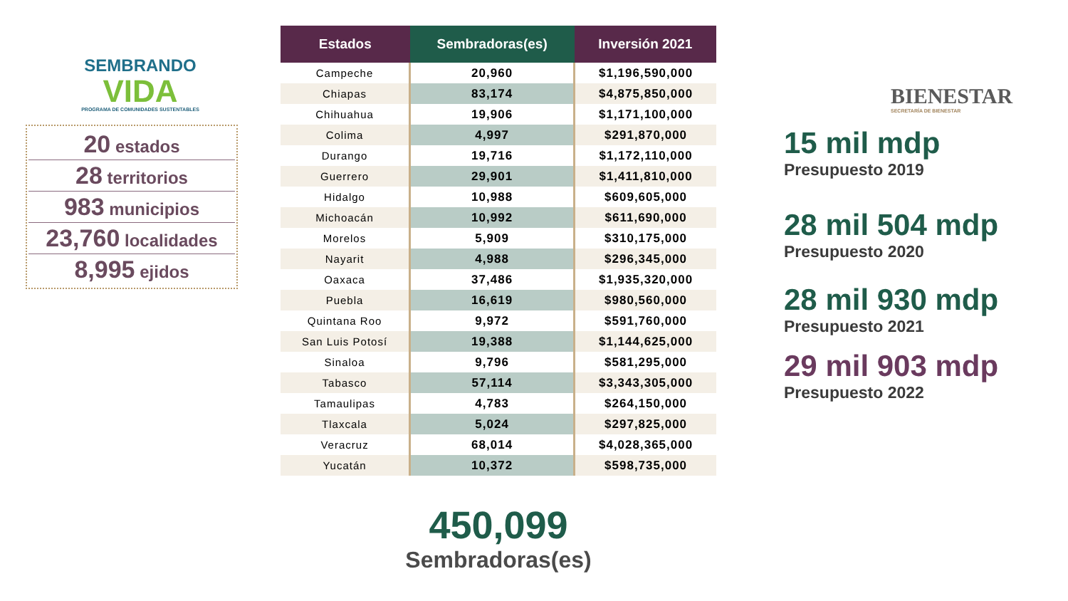SEMBRANDO
VIDA
PROGRAMA DE COMUNIDADES SUSTENTABLES
20 estados
28 territorios
983 municipios
23,760 localidades
8,995 ejidos
| Estados | Sembradoras(es) | Inversión 2021 |
| --- | --- | --- |
| Campeche | 20,960 | $1,196,590,000 |
| Chiapas | 83,174 | $4,875,850,000 |
| Chihuahua | 19,906 | $1,171,100,000 |
| Colima | 4,997 | $291,870,000 |
| Durango | 19,716 | $1,172,110,000 |
| Guerrero | 29,901 | $1,411,810,000 |
| Hidalgo | 10,988 | $609,605,000 |
| Michoacán | 10,992 | $611,690,000 |
| Morelos | 5,909 | $310,175,000 |
| Nayarit | 4,988 | $296,345,000 |
| Oaxaca | 37,486 | $1,935,320,000 |
| Puebla | 16,619 | $980,560,000 |
| Quintana Roo | 9,972 | $591,760,000 |
| San Luis Potosí | 19,388 | $1,144,625,000 |
| Sinaloa | 9,796 | $581,295,000 |
| Tabasco | 57,114 | $3,343,305,000 |
| Tamaulipas | 4,783 | $264,150,000 |
| Tlaxcala | 5,024 | $297,825,000 |
| Veracruz | 68,014 | $4,028,365,000 |
| Yucatán | 10,372 | $598,735,000 |
450,099
Sembradoras(es)
BIENESTAR
SECRETARÍA DE BIENESTAR
15 mil mdp
Presupuesto 2019
28 mil 504 mdp
Presupuesto 2020
28 mil 930 mdp
Presupuesto 2021
29 mil 903 mdp
Presupuesto 2022